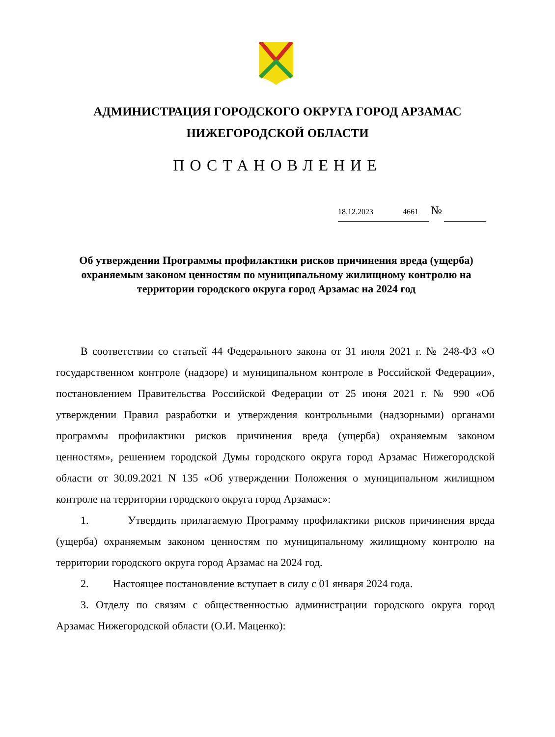АДМИНИСТРАЦИЯ ГОРОДСКОГО ОКРУГА ГОРОД АРЗАМАС
НИЖЕГОРОДСКОЙ ОБЛАСТИ
ПОСТАНОВЛЕНИЕ
18.12.2023 4661 №
Об утверждении Программы профилактики рисков причинения вреда (ущерба) охраняемым законом ценностям по муниципальному жилищному контролю на территории городского округа город Арзамас на 2024 год
В соответствии со статьей 44 Федерального закона от 31 июля 2021 г. № 248-ФЗ «О государственном контроле (надзоре) и муниципальном контроле в Российской Федерации», постановлением Правительства Российской Федерации от 25 июня 2021 г. № 990 «Об утверждении Правил разработки и утверждения контрольными (надзорными) органами программы профилактики рисков причинения вреда (ущерба) охраняемым законом ценностям», решением городской Думы городского округа город Арзамас Нижегородской области от 30.09.2021 N 135 «Об утверждении Положения о муниципальном жилищном контроле на территории городского округа город Арзамас»:
1. Утвердить прилагаемую Программу профилактики рисков причинения вреда (ущерба) охраняемым законом ценностям по муниципальному жилищному контролю на территории городского округа город Арзамас на 2024 год.
2. Настоящее постановление вступает в силу с 01 января 2024 года.
3. Отделу по связям с общественностью администрации городского округа город Арзамас Нижегородской области (О.И. Маценко):